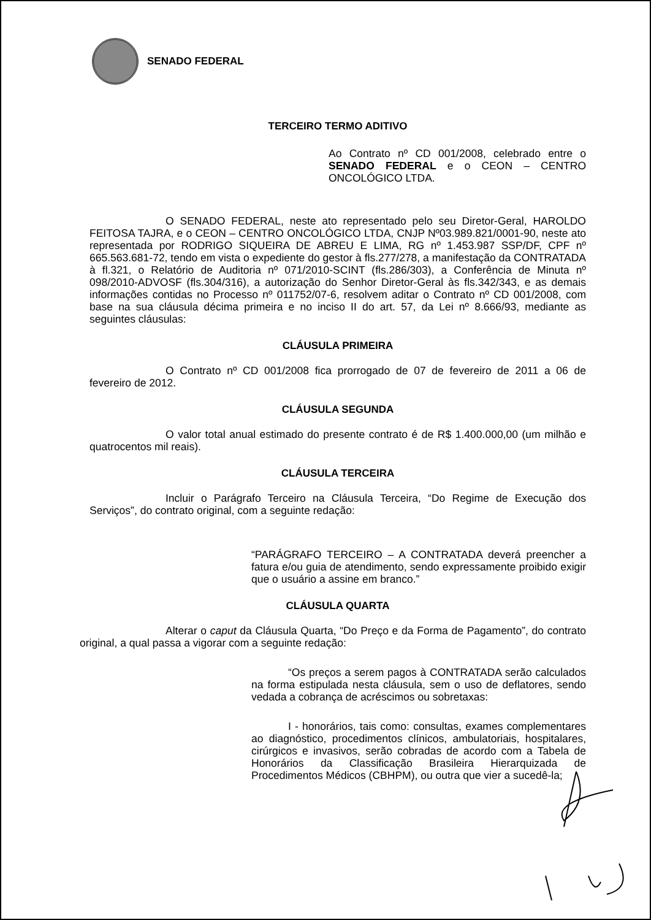SENADO FEDERAL
TERCEIRO TERMO ADITIVO
Ao Contrato nº CD 001/2008, celebrado entre o SENADO FEDERAL e o CEON – CENTRO ONCOLÓGICO LTDA.
O SENADO FEDERAL, neste ato representado pelo seu Diretor-Geral, HAROLDO FEITOSA TAJRA, e o CEON – CENTRO ONCOLÓGICO LTDA, CNJP Nº03.989.821/0001-90, neste ato representada por RODRIGO SIQUEIRA DE ABREU E LIMA, RG nº 1.453.987 SSP/DF, CPF nº 665.563.681-72, tendo em vista o expediente do gestor à fls.277/278, a manifestação da CONTRATADA à fl.321, o Relatório de Auditoria nº 071/2010-SCINT (fls.286/303), a Conferência de Minuta nº 098/2010-ADVOSF (fls.304/316), a autorização do Senhor Diretor-Geral às fls.342/343, e as demais informações contidas no Processo nº 011752/07-6, resolvem aditar o Contrato nº CD 001/2008, com base na sua cláusula décima primeira e no inciso II do art. 57, da Lei nº 8.666/93, mediante as seguintes cláusulas:
CLÁUSULA PRIMEIRA
O Contrato nº CD 001/2008 fica prorrogado de 07 de fevereiro de 2011 a 06 de fevereiro de 2012.
CLÁUSULA SEGUNDA
O valor total anual estimado do presente contrato é de R$ 1.400.000,00 (um milhão e quatrocentos mil reais).
CLÁUSULA TERCEIRA
Incluir o Parágrafo Terceiro na Cláusula Terceira, “Do Regime de Execução dos Serviços”, do contrato original, com a seguinte redação:
“PARÁGRAFO TERCEIRO – A CONTRATADA deverá preencher a fatura e/ou guia de atendimento, sendo expressamente proibido exigir que o usuário a assine em branco.”
CLÁUSULA QUARTA
Alterar o caput da Cláusula Quarta, “Do Preço e da Forma de Pagamento”, do contrato original, a qual passa a vigorar com a seguinte redação:
“Os preços a serem pagos à CONTRATADA serão calculados na forma estipulada nesta cláusula, sem o uso de deflatores, sendo vedada a cobrança de acréscimos ou sobretaxas:
I - honorários, tais como: consultas, exames complementares ao diagnóstico, procedimentos clínicos, ambulatoriais, hospitalares, cirúrgicos e invasivos, serão cobradas de acordo com a Tabela de Honorários da Classificação Brasileira Hierarquizada de Procedimentos Médicos (CBHPM), ou outra que vier a sucedê-la;